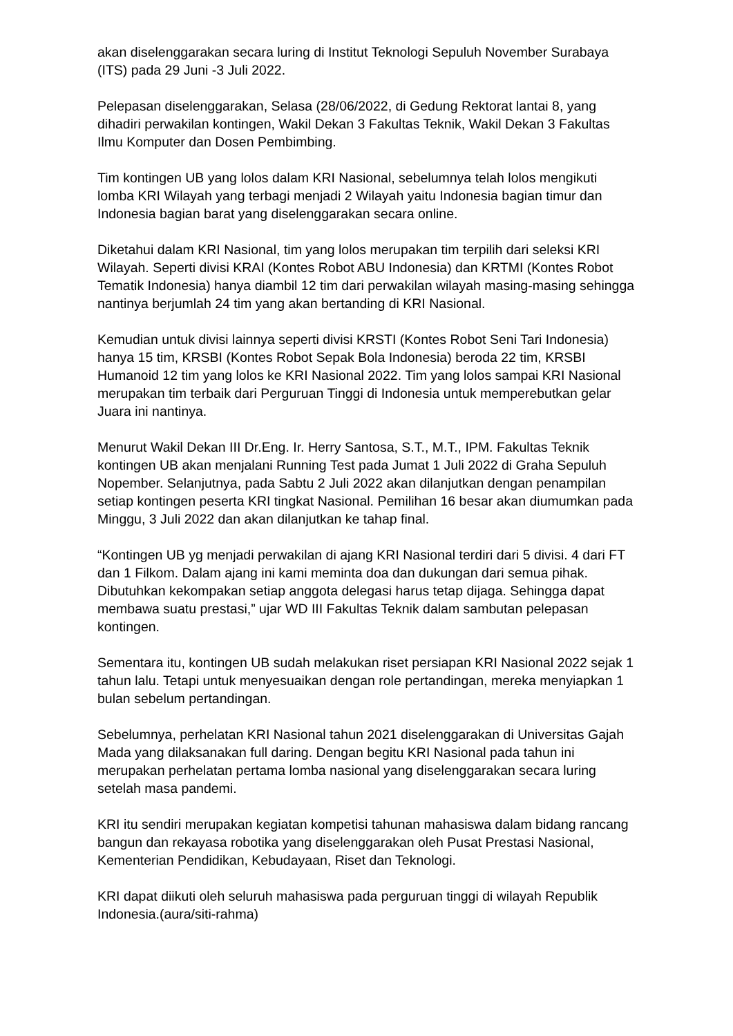akan diselenggarakan secara luring di Institut Teknologi Sepuluh November Surabaya (ITS) pada 29 Juni -3 Juli 2022.
Pelepasan diselenggarakan, Selasa (28/06/2022, di Gedung Rektorat lantai 8, yang dihadiri perwakilan kontingen, Wakil Dekan 3 Fakultas Teknik, Wakil Dekan 3 Fakultas Ilmu Komputer dan Dosen Pembimbing.
Tim kontingen UB yang lolos dalam KRI Nasional, sebelumnya telah lolos mengikuti lomba KRI Wilayah yang terbagi menjadi 2 Wilayah yaitu Indonesia bagian timur dan Indonesia bagian barat yang diselenggarakan secara online.
Diketahui dalam KRI Nasional, tim yang lolos merupakan tim terpilih dari seleksi KRI Wilayah. Seperti divisi KRAI (Kontes Robot ABU Indonesia) dan KRTMI (Kontes Robot Tematik Indonesia) hanya diambil 12 tim dari perwakilan wilayah masing-masing sehingga nantinya berjumlah 24 tim yang akan bertanding di KRI Nasional.
Kemudian untuk divisi lainnya seperti divisi KRSTI (Kontes Robot Seni Tari Indonesia) hanya 15 tim, KRSBI (Kontes Robot Sepak Bola Indonesia) beroda 22 tim, KRSBI Humanoid 12 tim yang lolos ke KRI Nasional 2022. Tim yang lolos sampai KRI Nasional merupakan tim terbaik dari Perguruan Tinggi di Indonesia untuk memperebutkan gelar Juara ini nantinya.
Menurut Wakil Dekan III Dr.Eng. Ir. Herry Santosa, S.T., M.T., IPM. Fakultas Teknik kontingen UB akan menjalani Running Test pada Jumat 1 Juli 2022 di Graha Sepuluh Nopember. Selanjutnya, pada Sabtu 2 Juli 2022 akan dilanjutkan dengan penampilan setiap kontingen peserta KRI tingkat Nasional. Pemilihan 16 besar akan diumumkan pada Minggu, 3 Juli 2022 dan akan dilanjutkan ke tahap final.
“Kontingen UB yg menjadi perwakilan di ajang KRI Nasional terdiri dari 5 divisi. 4 dari FT dan 1 Filkom. Dalam ajang ini kami meminta doa dan dukungan dari semua pihak. Dibutuhkan kekompakan setiap anggota delegasi harus tetap dijaga. Sehingga dapat membawa suatu prestasi,” ujar WD III Fakultas Teknik dalam sambutan pelepasan kontingen.
Sementara itu, kontingen UB sudah melakukan riset persiapan KRI Nasional 2022 sejak 1 tahun lalu. Tetapi untuk menyesuaikan dengan role pertandingan, mereka menyiapkan 1 bulan sebelum pertandingan.
Sebelumnya, perhelatan KRI Nasional tahun 2021 diselenggarakan di Universitas Gajah Mada yang dilaksanakan full daring. Dengan begitu KRI Nasional pada tahun ini merupakan perhelatan pertama lomba nasional yang diselenggarakan secara luring setelah masa pandemi.
KRI itu sendiri merupakan kegiatan kompetisi tahunan mahasiswa dalam bidang rancang bangun dan rekayasa robotika yang diselenggarakan oleh Pusat Prestasi Nasional, Kementerian Pendidikan, Kebudayaan, Riset dan Teknologi.
KRI dapat diikuti oleh seluruh mahasiswa pada perguruan tinggi di wilayah Republik Indonesia.(aura/siti-rahma)